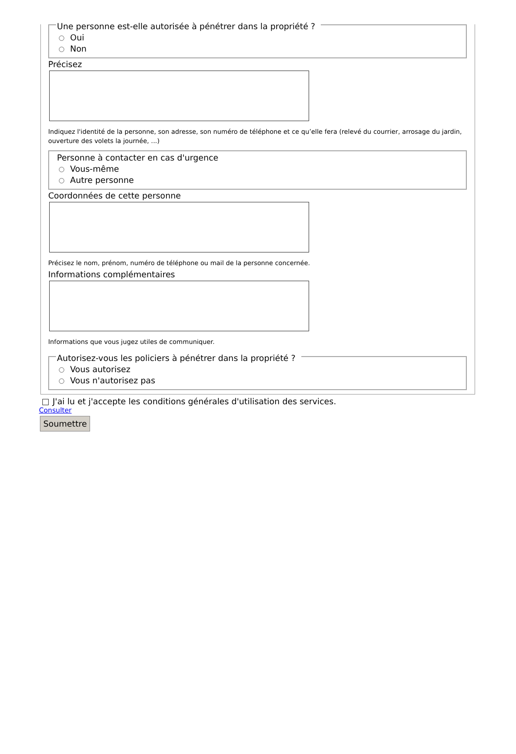Une personne est-elle autorisée à pénétrer dans la propriété ?
Oui
Non
Précisez
Indiquez l'identité de la personne, son adresse, son numéro de téléphone et ce qu’elle fera (relevé du courrier, arrosage du jardin, ouverture des volets la journée, ...)
Personne à contacter en cas d'urgence
Vous-même
Autre personne
Coordonnées de cette personne
Précisez le nom, prénom, numéro de téléphone ou mail de la personne concernée.
Informations complémentaires
Informations que vous jugez utiles de communiquer.
Autorisez-vous les policiers à pénétrer dans la propriété ?
Vous autorisez
Vous n'autorisez pas
J'ai lu et j'accepte les conditions générales d'utilisation des services.
Consulter
Soumettre